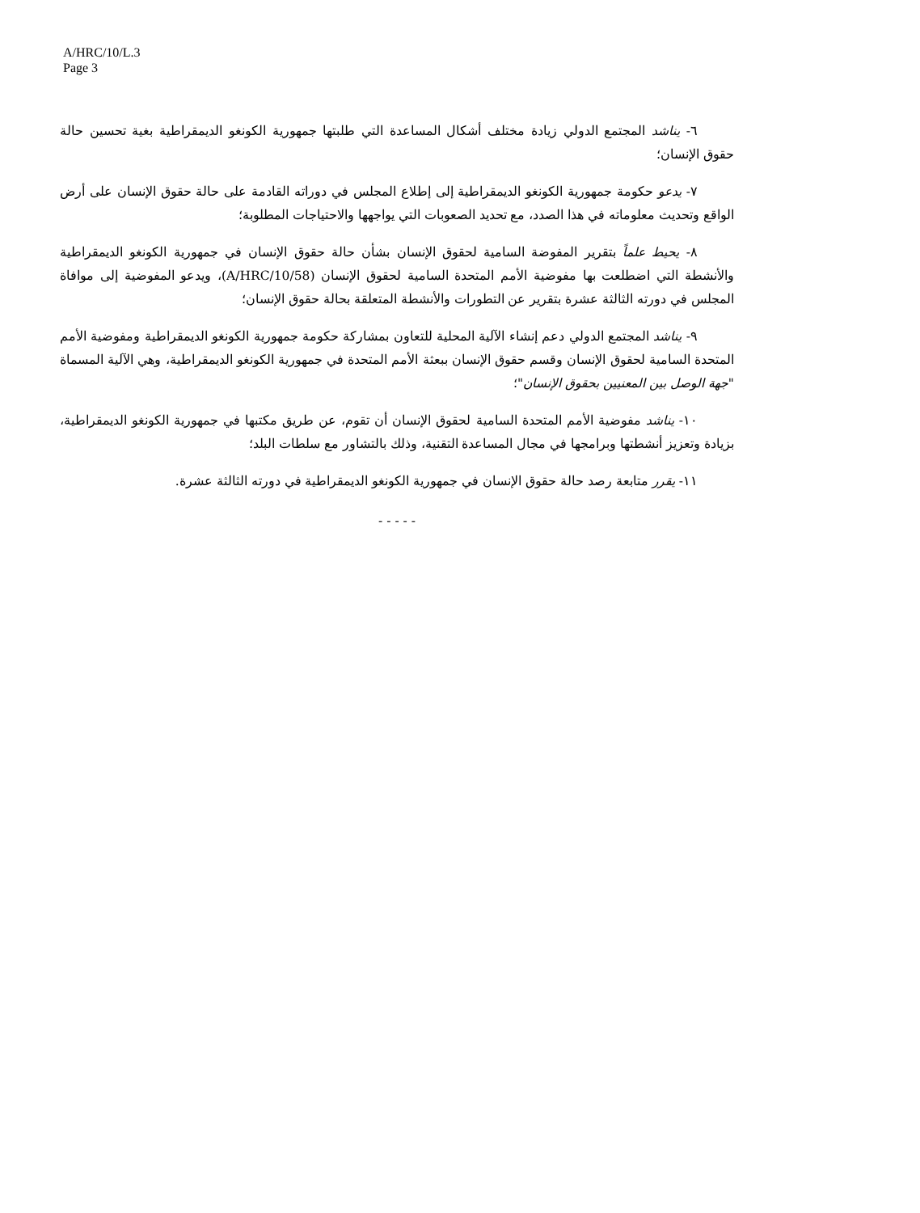A/HRC/10/L.3
Page 3
٦- يناشد المجتمع الدولي زيادة مختلف أشكال المساعدة التي طلبتها جمهورية الكونغو الديمقراطية بغية تحسين حالة حقوق الإنسان؛
٧- يدعو حكومة جمهورية الكونغو الديمقراطية إلى إطلاع المجلس في دوراته القادمة على حالة حقوق الإنسان على أرض الواقع وتحديث معلوماته في هذا الصدد، مع تحديد الصعوبات التي يواجهها والاحتياجات المطلوبة؛
٨- يحيط علماً بتقرير المفوضة السامية لحقوق الإنسان بشأن حالة حقوق الإنسان في جمهورية الكونغو الديمقراطية والأنشطة التي اضطلعت بها مفوضية الأمم المتحدة السامية لحقوق الإنسان (A/HRC/10/58)، ويدعو المفوضية إلى موافاة المجلس في دورته الثالثة عشرة بتقرير عن التطورات والأنشطة المتعلقة بحالة حقوق الإنسان؛
٩- يناشد المجتمع الدولي دعم إنشاء الآلية المحلية للتعاون بمشاركة حكومة جمهورية الكونغو الديمقراطية ومفوضية الأمم المتحدة السامية لحقوق الإنسان وقسم حقوق الإنسان ببعثة الأمم المتحدة في جمهورية الكونغو الديمقراطية، وهي الآلية المسماة "جهة الوصل بين المعنيين بحقوق الإنسان"؛
١٠- يناشد مفوضية الأمم المتحدة السامية لحقوق الإنسان أن تقوم، عن طريق مكتبها في جمهورية الكونغو الديمقراطية، بزيادة وتعزيز أنشطتها وبرامجها في مجال المساعدة التقنية، وذلك بالتشاور مع سلطات البلد؛
١١- يقرر متابعة رصد حالة حقوق الإنسان في جمهورية الكونغو الديمقراطية في دورته الثالثة عشرة.
- - - - -